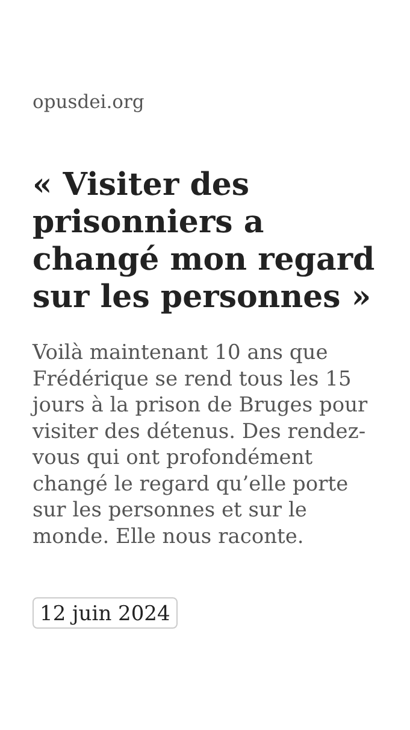opusdei.org
« Visiter des prisonniers a changé mon regard sur les personnes »
Voilà maintenant 10 ans que Frédérique se rend tous les 15 jours à la prison de Bruges pour visiter des détenus. Des rendez-vous qui ont profondément changé le regard qu’elle porte sur les personnes et sur le monde. Elle nous raconte.
12 juin 2024